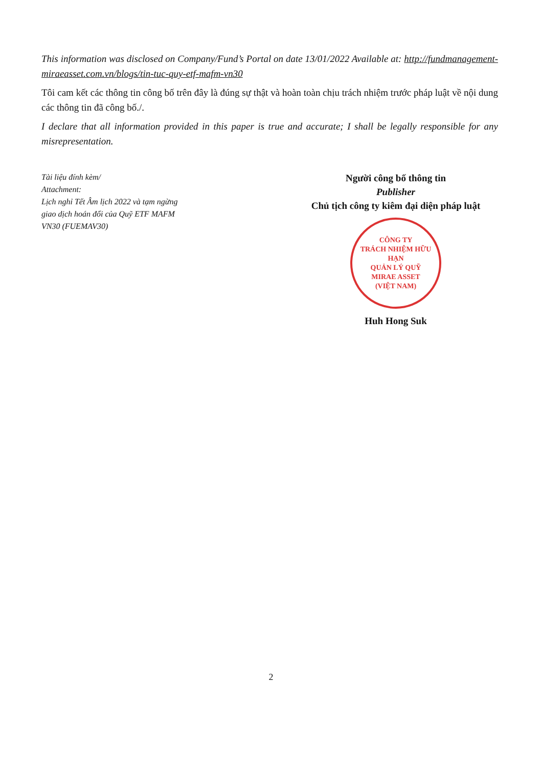This information was disclosed on Company/Fund’s Portal on date 13/01/2022 Available at: http://fundmanagement-miraeasset.com.vn/blogs/tin-tuc-quy-etf-mafm-vn30
Tôi cam kết các thông tin công bố trên đây là đúng sự thật và hoàn toàn chịu trách nhiệm trước pháp luật về nội dung các thông tin đã công bố./.
I declare that all information provided in this paper is true and accurate; I shall be legally responsible for any misrepresentation.
Tài liệu đính kèm/
Attachment:
Lịch nghỉ Tết Âm lịch 2022 và tạm ngừng giao dịch hoán đổi của Quỹ ETF MAFM VN30 (FUEMAV30)
Người công bố thông tin
Publisher
Chủ tịch công ty kiêm đại diện pháp luật
CÔNG TY
TRÁCH NHIỆM HỮU HẠN
QUẢN LÝ QUỸ
MIRAE ASSET
(VIỆT NAM)
Huh Hong Suk
2